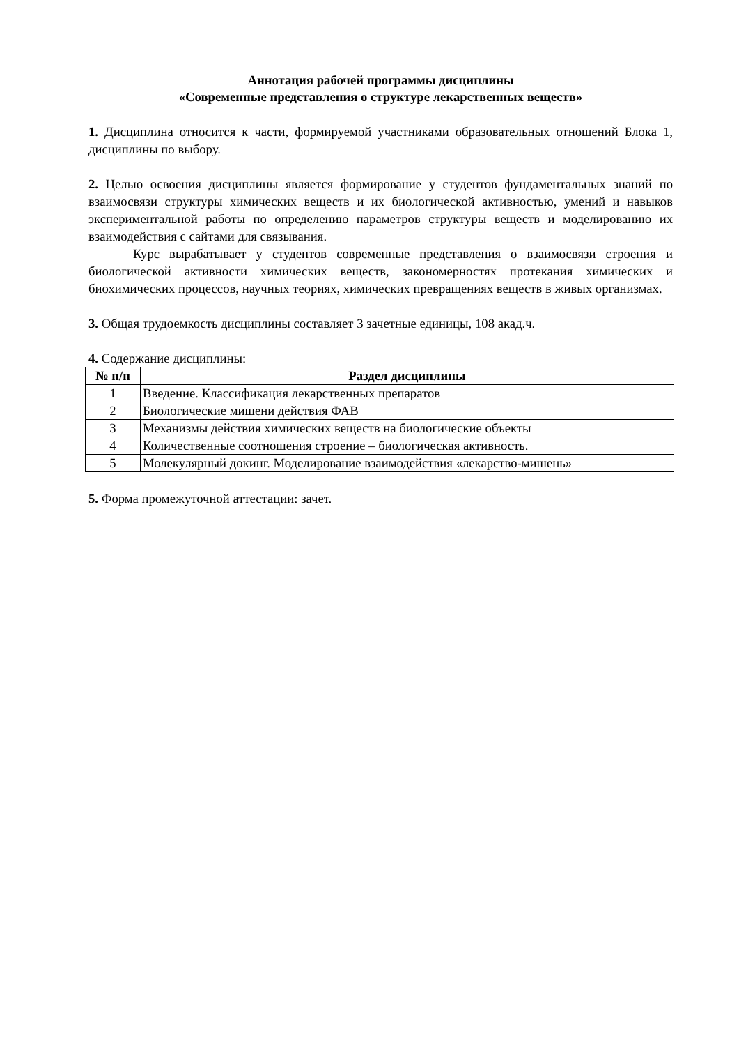Аннотация рабочей программы дисциплины
«Современные представления о структуре лекарственных веществ»
1. Дисциплина относится к части, формируемой участниками образовательных отношений Блока 1, дисциплины по выбору.
2. Целью освоения дисциплины является формирование у студентов фундаментальных знаний по взаимосвязи структуры химических веществ и их биологической активностью, умений и навыков экспериментальной работы по определению параметров структуры веществ и моделированию их взаимодействия с сайтами для связывания.
Курс вырабатывает у студентов современные представления о взаимосвязи строения и биологической активности химических веществ, закономерностях протекания химических и биохимических процессов, научных теориях, химических превращениях веществ в живых организмах.
3. Общая трудоемкость дисциплины составляет 3 зачетные единицы, 108 акад.ч.
4. Содержание дисциплины:
| № п/п | Раздел дисциплины |
| --- | --- |
| 1 | Введение. Классификация лекарственных препаратов |
| 2 | Биологические мишени действия ФАВ |
| 3 | Механизмы действия химических веществ на биологические объекты |
| 4 | Количественные соотношения строение – биологическая активность. |
| 5 | Молекулярный докинг. Моделирование взаимодействия «лекарство-мишень» |
5. Форма промежуточной аттестации: зачет.